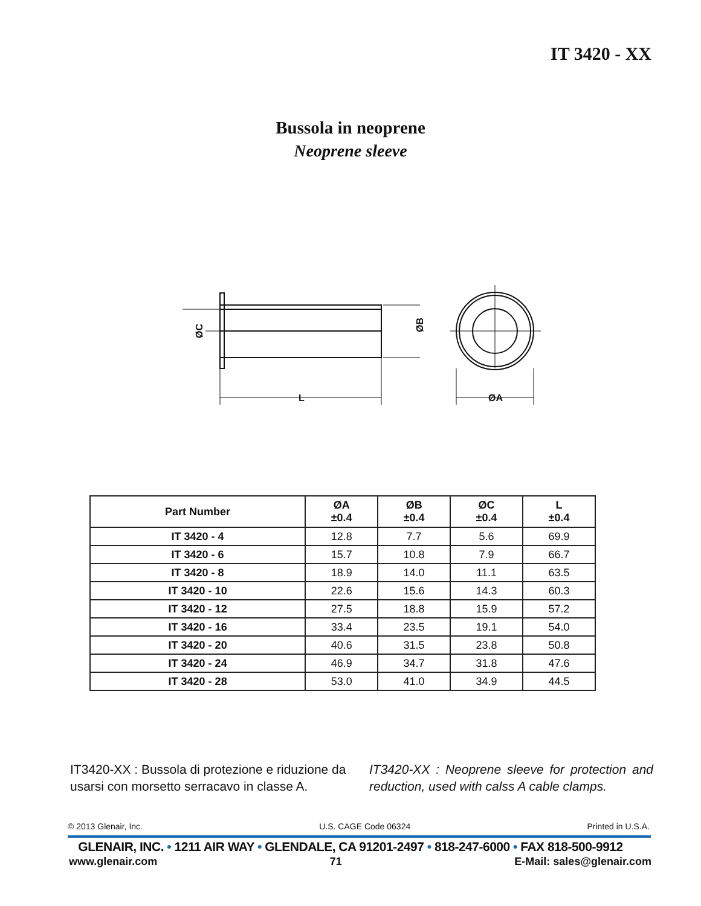IT 3420 - XX
Bussola in neoprene
Neoprene sleeve
L
ØA
ØC
ØB
| Part Number | ØA ±0.4 | ØB ±0.4 | ØC ±0.4 | L ±0.4 |
| --- | --- | --- | --- | --- |
| IT 3420 - 4 | 12.8 | 7.7 | 5.6 | 69.9 |
| IT 3420 - 6 | 15.7 | 10.8 | 7.9 | 66.7 |
| IT 3420 - 8 | 18.9 | 14.0 | 11.1 | 63.5 |
| IT 3420 - 10 | 22.6 | 15.6 | 14.3 | 60.3 |
| IT 3420 - 12 | 27.5 | 18.8 | 15.9 | 57.2 |
| IT 3420 - 16 | 33.4 | 23.5 | 19.1 | 54.0 |
| IT 3420 - 20 | 40.6 | 31.5 | 23.8 | 50.8 |
| IT 3420 - 24 | 46.9 | 34.7 | 31.8 | 47.6 |
| IT 3420 - 28 | 53.0 | 41.0 | 34.9 | 44.5 |
IT3420-XX : Bussola di protezione e riduzione da usarsi con morsetto serracavo in classe A.
IT3420-XX : Neoprene sleeve for protection and reduction, used with calss A cable clamps.
© 2013 Glenair, Inc. U.S. CAGE Code 06324 Printed in U.S.A.
GLENAIR, INC. • 1211 AIR WAY • GLENDALE, CA 91201-2497 • 818-247-6000 • FAX 818-500-9912
www.glenair.com 71 E-Mail: sales@glenair.com